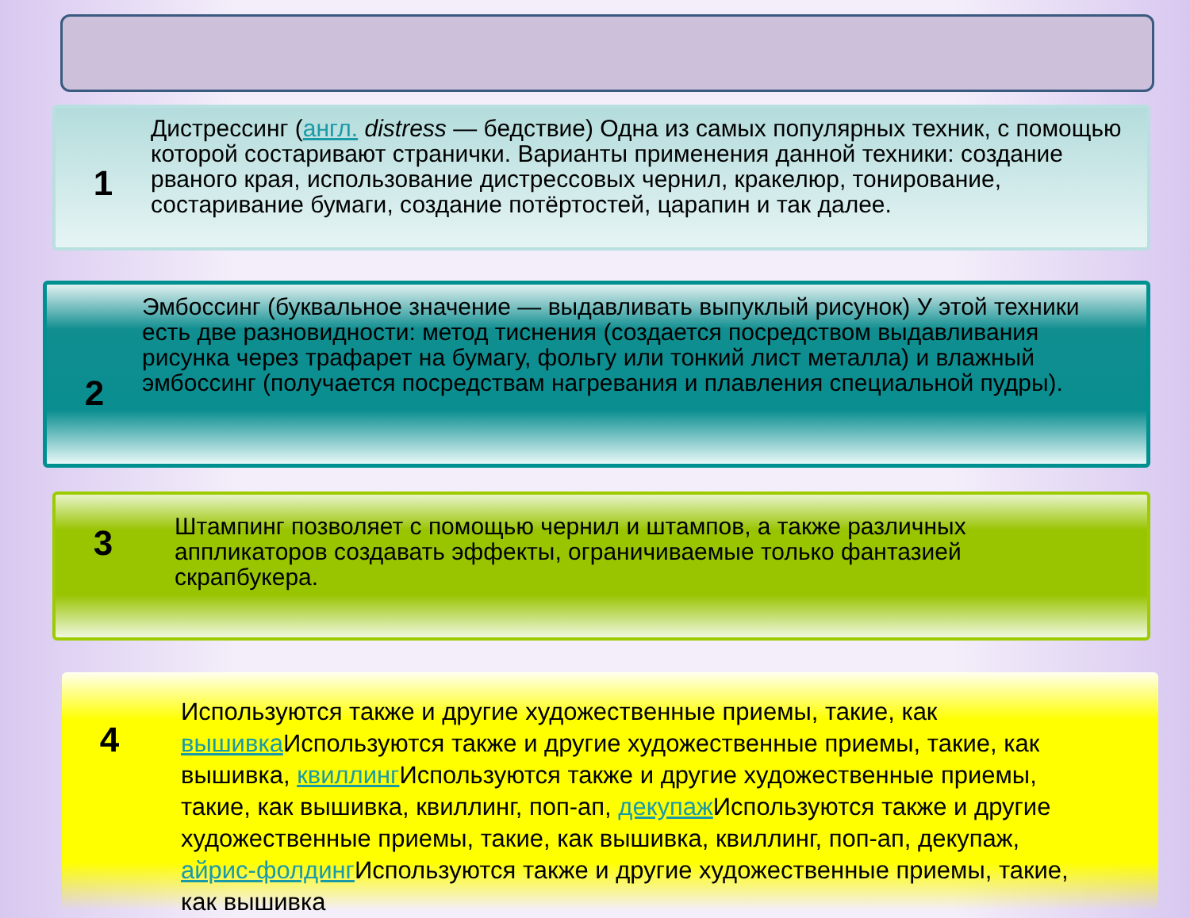1
Дистрессинг (англ. distress — бедствие) Одна из самых популярных техник, с помощью которой состаривают странички. Варианты применения данной техники: создание рваного края, использование дистрессовых чернил, кракелюр, тонирование, состаривание бумаги, создание потёртостей, царапин и так далее.
2
Эмбоссинг (буквальное значение — выдавливать выпуклый рисунок) У этой техники есть две разновидности: метод тиснения (создается посредством выдавливания рисунка через трафарет на бумагу, фольгу или тонкий лист металла) и влажный эмбоссинг (получается посредствам нагревания и плавления специальной пудры).
3
Штампинг позволяет с помощью чернил и штампов, а также различных аппликаторов создавать эффекты, ограничиваемые только фантазией скрапбукера.
4
Используются также и другие художественные приемы, такие, как вышивка Используются также и другие художественные приемы, такие, как вышивка, квиллинг Используются также и другие художественные приемы, такие, как вышивка, квиллинг, поп-ап, декупаж Используются также и другие художественные приемы, такие, как вышивка, квиллинг, поп-ап, декупаж, айрис-фолдинг Используются также и другие художественные приемы, такие, как вышивка